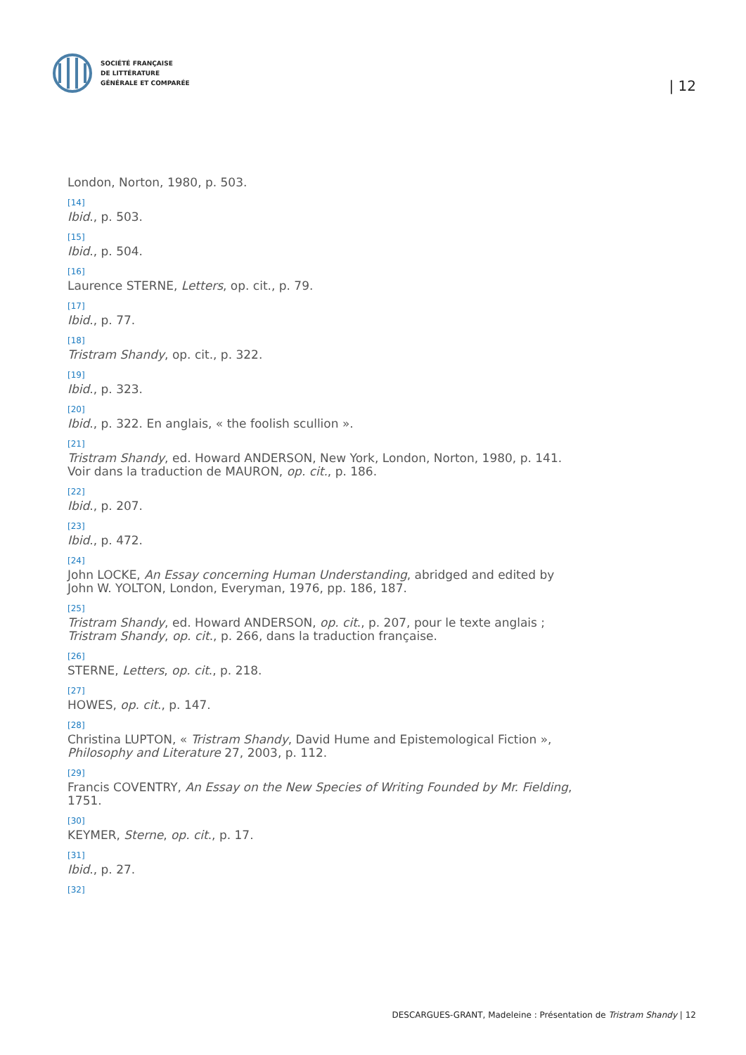SOCIÉTÉ FRANÇAISE
DE LITTÉRATURE
GÉNÉRALE ET COMPARÉE
| 12
London, Norton, 1980, p. 503.
[14]
Ibid., p. 503.
[15]
Ibid., p. 504.
[16]
Laurence STERNE, Letters, op. cit., p. 79.
[17]
Ibid., p. 77.
[18]
Tristram Shandy, op. cit., p. 322.
[19]
Ibid., p. 323.
[20]
Ibid., p. 322. En anglais, « the foolish scullion ».
[21]
Tristram Shandy, ed. Howard ANDERSON, New York, London, Norton, 1980, p. 141. Voir dans la traduction de MAURON, op. cit., p. 186.
[22]
Ibid., p. 207.
[23]
Ibid., p. 472.
[24]
John LOCKE, An Essay concerning Human Understanding, abridged and edited by John W. YOLTON, London, Everyman, 1976, pp. 186, 187.
[25]
Tristram Shandy, ed. Howard ANDERSON, op. cit., p. 207, pour le texte anglais ; Tristram Shandy, op. cit., p. 266, dans la traduction française.
[26]
STERNE, Letters, op. cit., p. 218.
[27]
HOWES, op. cit., p. 147.
[28]
Christina LUPTON, « Tristram Shandy, David Hume and Epistemological Fiction », Philosophy and Literature 27, 2003, p. 112.
[29]
Francis COVENTRY, An Essay on the New Species of Writing Founded by Mr. Fielding, 1751.
[30]
KEYMER, Sterne, op. cit., p. 17.
[31]
Ibid., p. 27.
[32]
DESCARGUES-GRANT, Madeleine : Présentation de Tristram Shandy | 12